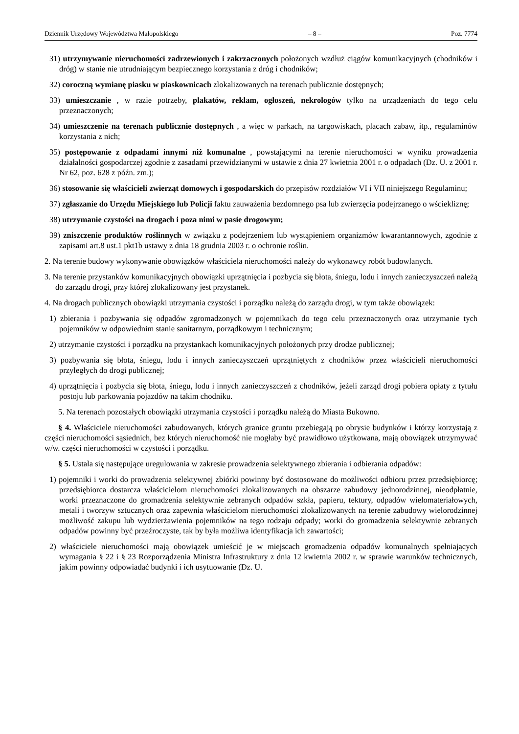Dziennik Urzędowy Województwa Małopolskiego – 8 – Poz. 7774
31) utrzymywanie nieruchomości zadrzewionych i zakrzaczonych położonych wzdłuż ciągów komunikacyjnych (chodników i dróg) w stanie nie utrudniającym bezpiecznego korzystania z dróg i chodników;
32) coroczną wymianę piasku w piaskownicach zlokalizowanych na terenach publicznie dostępnych;
33) umieszczanie , w razie potrzeby, plakatów, reklam, ogłoszeń, nekrologów tylko na urządzeniach do tego celu przeznaczonych;
34) umieszczenie na terenach publicznie dostępnych , a więc w parkach, na targowiskach, placach zabaw, itp., regulaminów korzystania z nich;
35) postępowanie z odpadami innymi niż komunalne , powstającymi na terenie nieruchomości w wyniku prowadzenia działalności gospodarczej zgodnie z zasadami przewidzianymi w ustawie z dnia 27 kwietnia 2001 r. o odpadach (Dz. U. z 2001 r. Nr 62, poz. 628 z późn. zm.);
36) stosowanie się właścicieli zwierząt domowych i gospodarskich do przepisów rozdziałów VI i VII niniejszego Regulaminu;
37) zgłaszanie do Urzędu Miejskiego lub Policji faktu zauważenia bezdomnego psa lub zwierzęcia podejrzanego o wściekliznę;
38) utrzymanie czystości na drogach i poza nimi w pasie drogowym;
39) zniszczenie produktów roślinnych w związku z podejrzeniem lub wystąpieniem organizmów kwarantannowych, zgodnie z zapisami art.8 ust.1 pkt1b ustawy z dnia 18 grudnia 2003 r. o ochronie roślin.
2. Na terenie budowy wykonywanie obowiązków właściciela nieruchomości należy do wykonawcy robót budowlanych.
3. Na terenie przystanków komunikacyjnych obowiązki uprzątnięcia i pozbycia się błota, śniegu, lodu i innych zanieczyszczeń należą do zarządu drogi, przy której zlokalizowany jest przystanek.
4. Na drogach publicznych obowiązki utrzymania czystości i porządku należą do zarządu drogi, w tym także obowiązek:
1) zbierania i pozbywania się odpadów zgromadzonych w pojemnikach do tego celu przeznaczonych oraz utrzymanie tych pojemników w odpowiednim stanie sanitarnym, porządkowym i technicznym;
2) utrzymanie czystości i porządku na przystankach komunikacyjnych położonych przy drodze publicznej;
3) pozbywania się błota, śniegu, lodu i innych zanieczyszczeń uprzątniętych z chodników przez właścicieli nieruchomości przyległych do drogi publicznej;
4) uprzątnięcia i pozbycia się błota, śniegu, lodu i innych zanieczyszczeń z chodników, jeżeli zarząd drogi pobiera opłaty z tytułu postoju lub parkowania pojazdów na takim chodniku.
5. Na terenach pozostałych obowiązki utrzymania czystości i porządku należą do Miasta Bukowno.
§ 4. Właściciele nieruchomości zabudowanych, których granice gruntu przebiegają po obrysie budynków i którzy korzystają z części nieruchomości sąsiednich, bez których nieruchomość nie mogłaby być prawidłowo użytkowana, mają obowiązek utrzymywać w/w. części nieruchomości w czystości i porządku.
§ 5. Ustala się następujące uregulowania w zakresie prowadzenia selektywnego zbierania i odbierania odpadów:
1) pojemniki i worki do prowadzenia selektywnej zbiórki powinny być dostosowane do możliwości odbioru przez przedsiębiorcę; przedsiębiorca dostarcza właścicielom nieruchomości zlokalizowanych na obszarze zabudowy jednorodzinnej, nieodpłatnie, worki przeznaczone do gromadzenia selektywnie zebranych odpadów szkła, papieru, tektury, odpadów wielomateriałowych, metali i tworzyw sztucznych oraz zapewnia właścicielom nieruchomości zlokalizowanych na terenie zabudowy wielorodzinnej możliwość zakupu lub wydzierżawienia pojemników na tego rodzaju odpady; worki do gromadzenia selektywnie zebranych odpadów powinny być przeźroczyste, tak by była możliwa identyfikacja ich zawartości;
2) właściciele nieruchomości mają obowiązek umieścić je w miejscach gromadzenia odpadów komunalnych spełniających wymagania § 22 i § 23 Rozporządzenia Ministra Infrastruktury z dnia 12 kwietnia 2002 r. w sprawie warunków technicznych, jakim powinny odpowiadać budynki i ich usytuowanie (Dz. U.